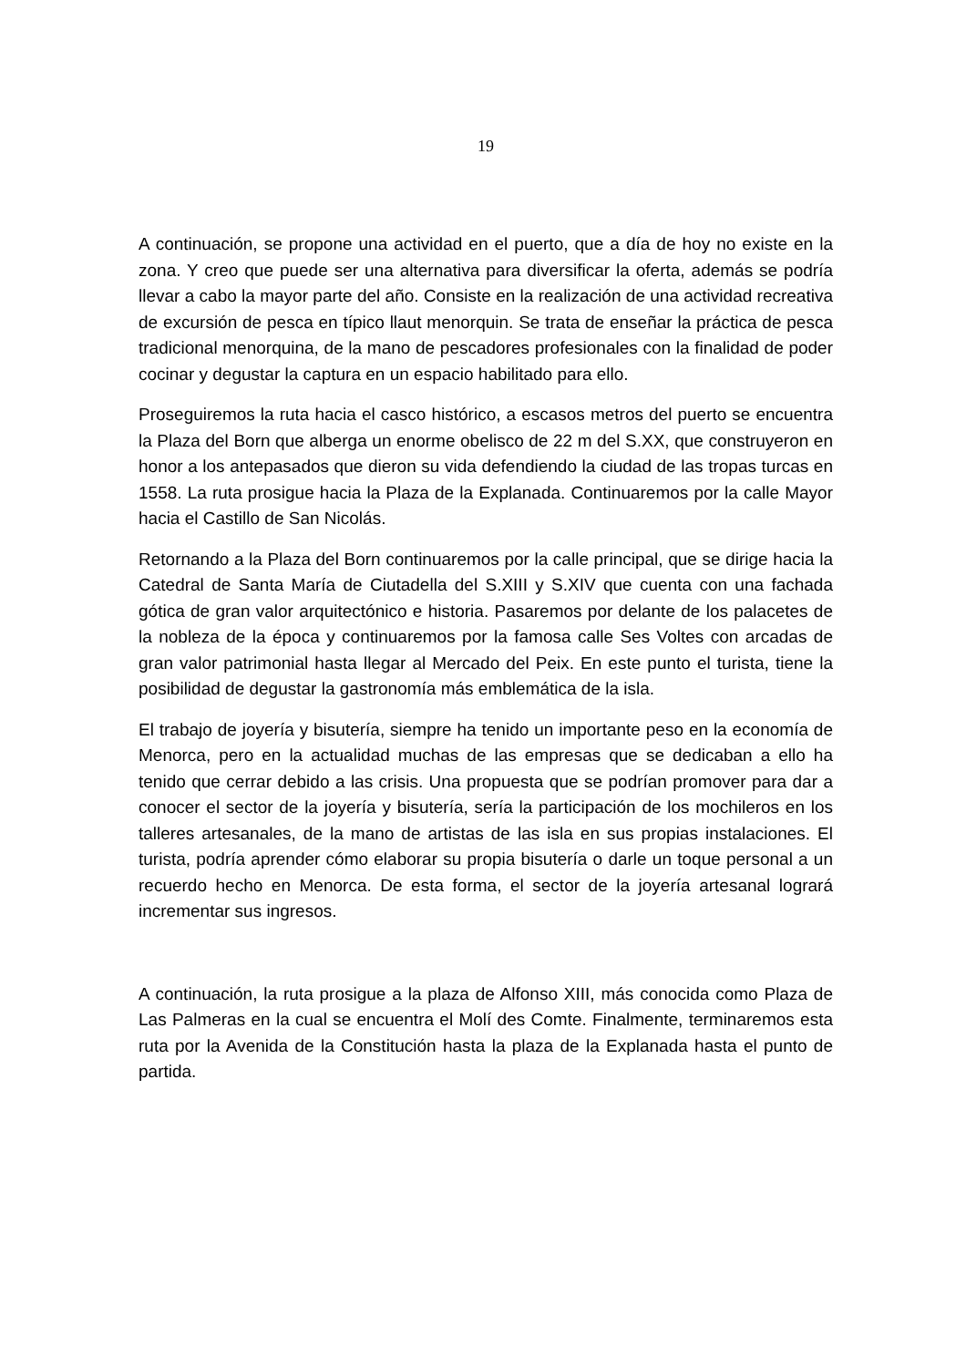19
A continuación, se propone una actividad en el puerto, que a día de hoy no existe en la zona. Y creo que puede ser una alternativa para diversificar la oferta, además se podría llevar a cabo la mayor parte del año. Consiste en la realización de una actividad recreativa de excursión de pesca en típico llaut menorquin. Se trata de enseñar la práctica de pesca tradicional menorquina, de la mano de pescadores profesionales con la finalidad de poder cocinar y degustar la captura en un espacio habilitado para ello.
Proseguiremos la ruta hacia el casco histórico, a escasos metros del puerto se encuentra la Plaza del Born que alberga un enorme obelisco de 22 m del S.XX, que construyeron en honor a los antepasados que dieron su vida defendiendo la ciudad de las tropas turcas en 1558. La ruta prosigue hacia la Plaza de la Explanada. Continuaremos por la calle Mayor hacia el Castillo de San Nicolás.
Retornando a la Plaza del Born continuaremos por la calle principal, que se dirige hacia la Catedral de Santa María de Ciutadella del S.XIII y S.XIV que cuenta con una fachada gótica de gran valor arquitectónico e historia. Pasaremos por delante de los palacetes de la nobleza de la época y continuaremos por la famosa calle Ses Voltes con arcadas de gran valor patrimonial hasta llegar al Mercado del Peix. En este punto el turista, tiene la posibilidad de degustar la gastronomía más emblemática de la isla.
El trabajo de joyería y bisutería, siempre ha tenido un importante peso en la economía de Menorca, pero en la actualidad muchas de las empresas que se dedicaban a ello ha tenido que cerrar debido a las crisis. Una propuesta que se podrían promover para dar a conocer el sector de la joyería y bisutería, sería la participación de los mochileros en los talleres artesanales, de la mano de artistas de las isla en sus propias instalaciones. El turista, podría aprender cómo elaborar su propia bisutería o darle un toque personal a un recuerdo hecho en Menorca. De esta forma, el sector de la joyería artesanal logrará incrementar sus ingresos.
A continuación, la ruta prosigue a la plaza de Alfonso XIII, más conocida como Plaza de Las Palmeras en la cual se encuentra el Molí des Comte. Finalmente, terminaremos esta ruta por la Avenida de la Constitución hasta la plaza de la Explanada hasta el punto de partida.